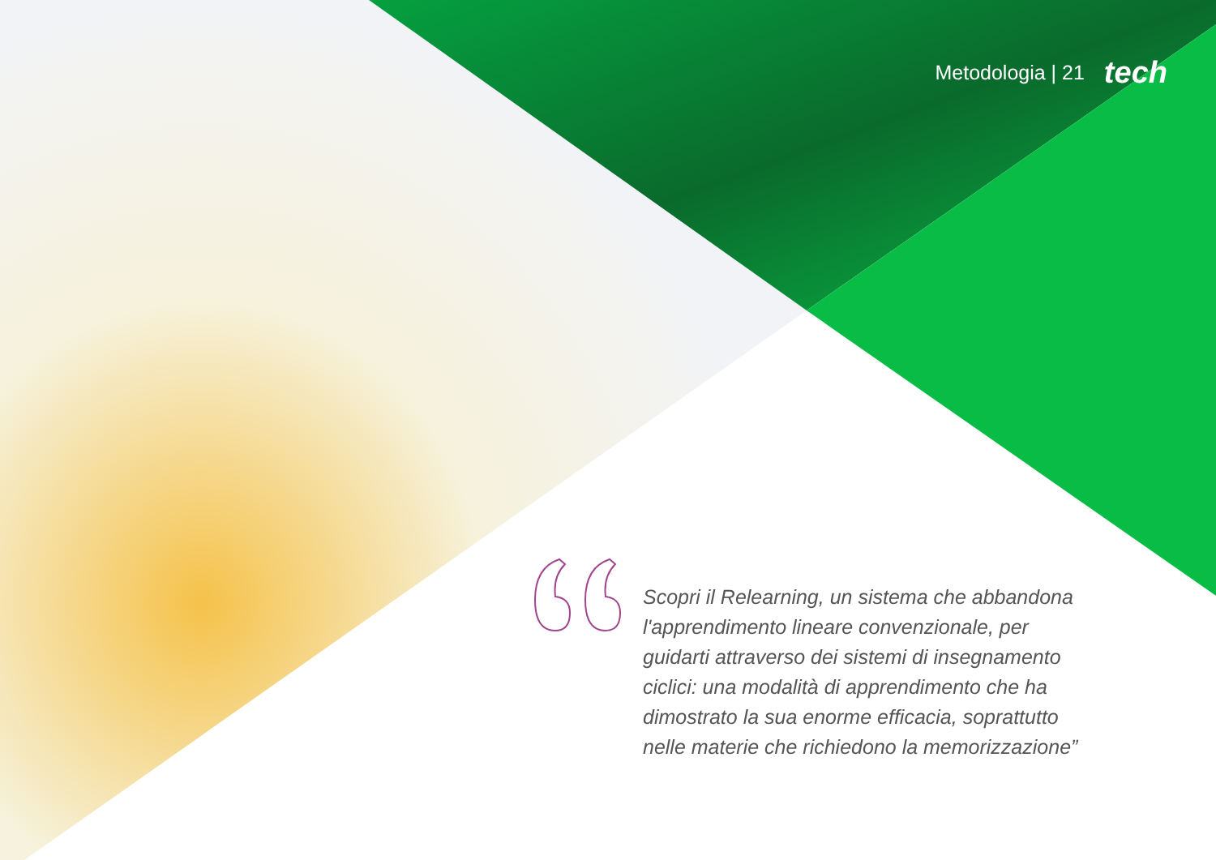Metodologia | 21 tech
Scopri il Relearning, un sistema che abbandona l'apprendimento lineare convenzionale, per guidarti attraverso dei sistemi di insegnamento ciclici: una modalità di apprendimento che ha dimostrato la sua enorme efficacia, soprattutto nelle materie che richiedono la memorizzazione”